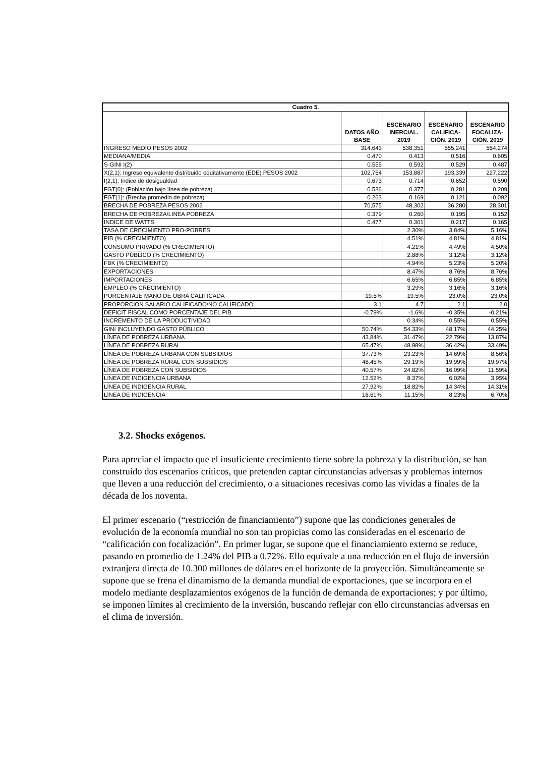| Cuadro 5. | | | | |
| --- | --- | --- | --- | --- |
| | DATOS AÑO BASE | ESCENARIO INERCIAL. 2019 | ESCENARIO CALIFICA-CIÓN. 2019 | ESCENARIO FOCALIZA-CIÓN. 2019 |
| INGRESO MEDIO PESOS 2002 | 314,643 | 538,351 | 555,241 | 554,274 |
| MEDIANA/MEDIA | 0.470 | 0.413 | 0.516 | 0.605 |
| S-GINI I(2) | 0.555 | 0.592 | 0.529 | 0.487 |
| X(2,1): Ingreso equivalente distribuido equitativamente (EDE) PESOS 2002 | 102,764 | 153,887 | 193,339 | 227,222 |
| I(2,1): Indice de desigualdad | 0.673 | 0.714 | 0.652 | 0.590 |
| FGT(0): (Población bajo línea de pobreza) | 0.536 | 0.377 | 0.281 | 0.209 |
| FGT(1): (Brecha promedio de pobreza) | 0.263 | 0.169 | 0.121 | 0.092 |
| BRECHA DE POBREZA PESOS 2002 | 70,575 | 48,302 | 36,280 | 28,301 |
| BRECHA DE POBREZA/LINEA POBREZA | 0.379 | 0.260 | 0.195 | 0.152 |
| INDICE DE WATTS | 0.477 | 0.301 | 0.217 | 0.165 |
| TASA DE CRECIMIENTO PRO-POBRES | | 2.30% | 3.84% | 5.16% |
| PIB (% CRECIMIENTO) | | 4.51% | 4.81% | 4.81% |
| CONSUMO PRIVADO (% CRECIMIENTO) | | 4.21% | 4.49% | 4.50% |
| GASTO PÚBLICO (% CRECIMIENTO) | | 2.88% | 3.12% | 3.12% |
| FBK (% CRECIMIENTO) | | 4.94% | 5.23% | 5.20% |
| EXPORTACIONES | | 8.47% | 8.76% | 8.76% |
| IMPORTACIONES | | 6.65% | 6.85% | 6.85% |
| EMPLEO (% CRECIMIENTO) | | 3.29% | 3.16% | 3.16% |
| PORCENTAJE MANO DE OBRA CALIFICADA | 19.5% | 19.5% | 23.0% | 23.0% |
| PROPORCION SALARIO CALIFICADO/NO CALIFICADO | 3.1 | 4.7 | 2.1 | 2.0 |
| DEFICIT FISCAL COMO PORCENTAJE DEL PIB | -0.79% | -1.6% | -0.35% | -0.21% |
| INCREMENTO DE LA PRODUCTIVIDAD | | 0.34% | 0.55% | 0.55% |
| GINI INCLUYENDO GASTO PÚBLICO | 50.74% | 54.33% | 48.17% | 44.25% |
| LÍNEA DE POBREZA URBANA | 43.84% | 31.47% | 22.79% | 13.87% |
| LÍNEA DE POBREZA RURAL | 65.47% | 48.98% | 36.42% | 33.49% |
| LÍNEA DE POBREZA URBANA CON SUBSIDIOS | 37.73% | 23.23% | 14.69% | 8.56% |
| LÍNEA DE POBREZA RURAL CON SUBSIDIOS | 48.45% | 29.19% | 19.99% | 19.97% |
| LÍNEA DE POBREZA CON SUBSIDIOS | 40.57% | 24.82% | 16.09% | 11.59% |
| LINEA DE INDIGENCIA URBANA | 12.52% | 8.37% | 6.02% | 3.95% |
| LÍNEA DE INDIGENCIA RURAL | 27.92% | 18.82% | 14.34% | 14.31% |
| LÍNEA DE INDIGENCIA | 16.61% | 11.15% | 8.23% | 6.70% |
3.2. Shocks exógenos.
Para apreciar el impacto que el insuficiente crecimiento tiene sobre la pobreza y la distribución, se han construido dos escenarios críticos, que pretenden captar circunstancias adversas y problemas internos que lleven a una reducción del crecimiento, o a situaciones recesivas como las vividas a finales de la década de los noventa.
El primer escenario (“restricción de financiamiento”) supone que las condiciones generales de evolución de la economía mundial no son tan propicias como las consideradas en el escenario de “calificación con focalización”. En primer lugar, se supone que el financiamiento externo se reduce, pasando en promedio de 1.24% del PIB a 0.72%. Ello equivale a una reducción en el flujo de inversión extranjera directa de 10.300 millones de dólares en el horizonte de la proyección. Simultáneamente se supone que se frena el dinamismo de la demanda mundial de exportaciones, que se incorpora en el modelo mediante desplazamientos exógenos de la función de demanda de exportaciones; y por último, se imponen límites al crecimiento de la inversión, buscando reflejar con ello circunstancias adversas en el clima de inversión.